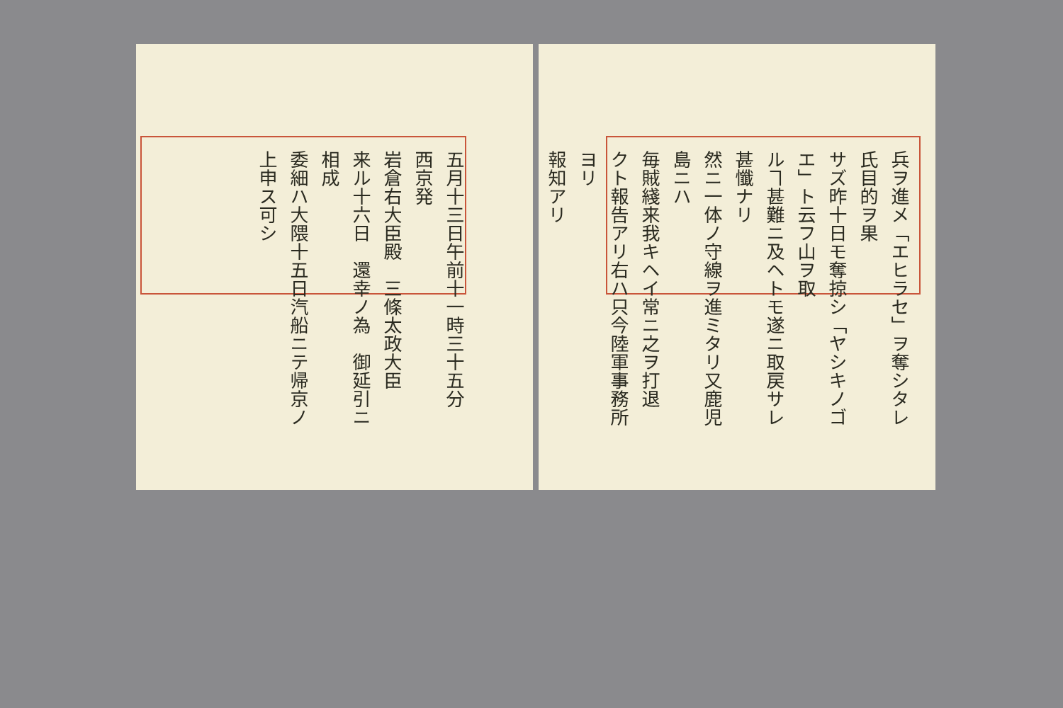兵ヲ進メ「エヒラセ」ヲ奪シタレ氏目的ヲ果
サズ昨十日モ奪掠シ「ヤシキノゴエ」ト云フ山ヲ取
ルヿ甚難ニ及ヘトモ遂ニ取戻サレ甚懺ナリ
然ニ一体ノ守線ヲ進ミタリ又鹿児島ニハ
毎賊綫来我キヘイ常ニ之ヲ打退
クト報告アリ右ハ只今陸軍事務所ヨリ
報知アリ
五月十三日午前十一時三十五分　西京発
岩倉右大臣殿　三條太政大臣
来ル十六日　還幸ノ為　御延引ニ相成
委細ハ大隈十五日汽船ニテ帰京ノ
上申ス可シ